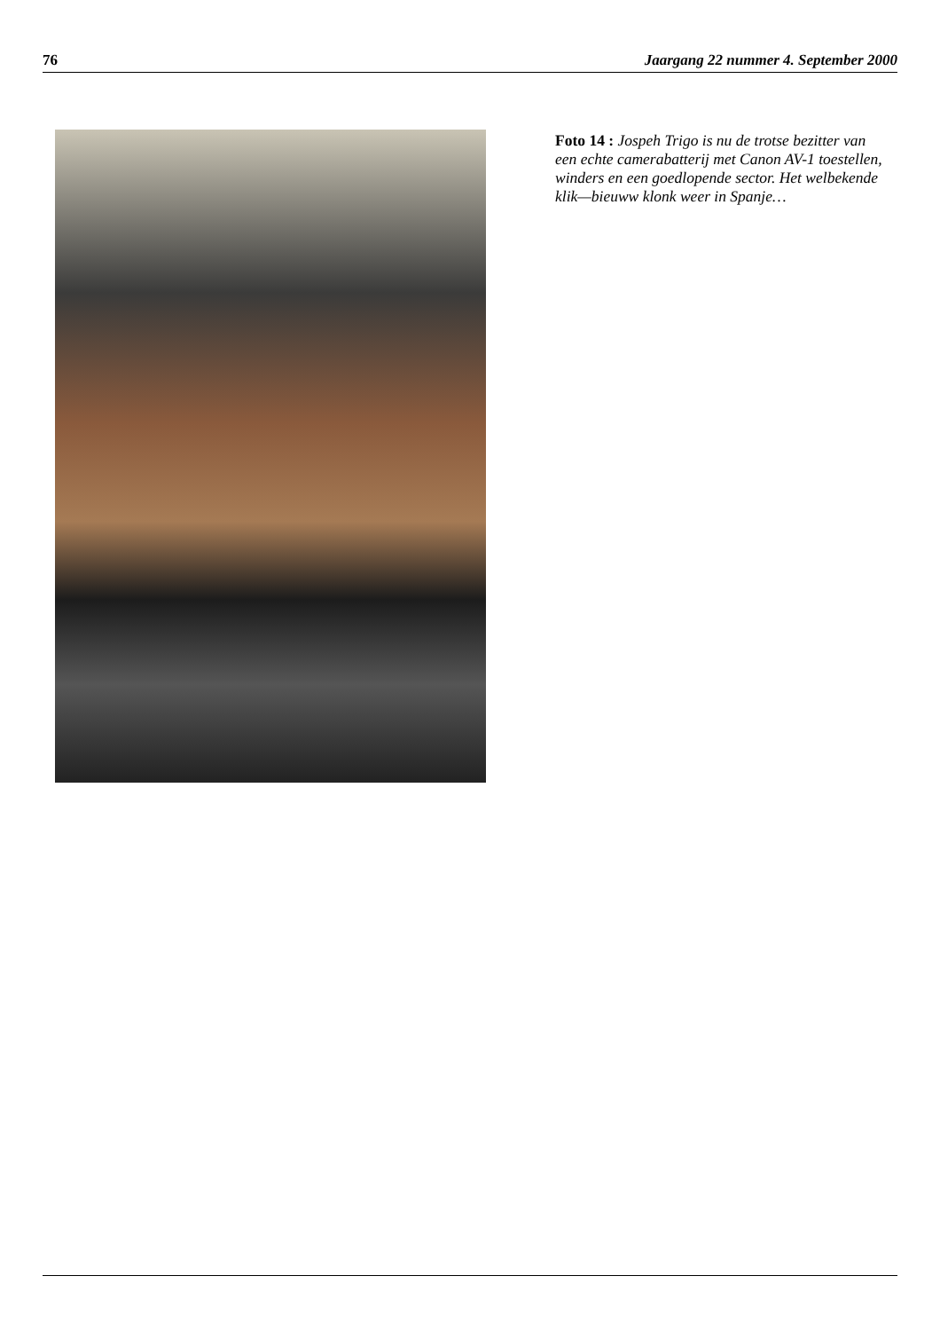76 Jaargang 22 nummer 4. September 2000
Foto 14 : Jospeh Trigo is nu de trotse bezitter van een echte camerabatterij met Canon AV-1 toestellen, winders en een goedlopende sector. Het welbekende klik—bieuww klonk weer in Spanje…